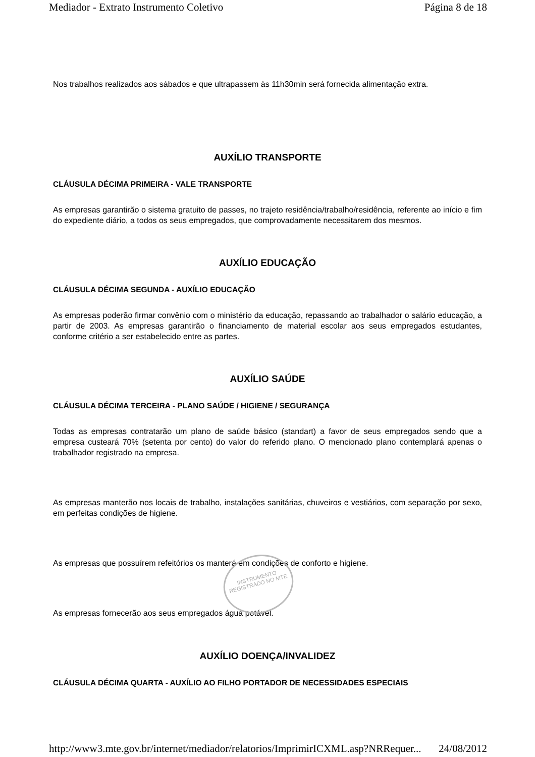Mediador - Extrato Instrumento Coletivo Página 8 de 18
Nos trabalhos realizados aos sábados e que ultrapassem às 11h30min será fornecida alimentação extra.
AUXÍLIO TRANSPORTE
CLÁUSULA DÉCIMA PRIMEIRA - VALE TRANSPORTE
As empresas garantirão o sistema gratuito de passes, no trajeto residência/trabalho/residência, referente ao início e fim do expediente diário, a todos os seus empregados, que comprovadamente necessitarem dos mesmos.
AUXÍLIO EDUCAÇÃO
CLÁUSULA DÉCIMA SEGUNDA - AUXÍLIO EDUCAÇÃO
As empresas poderão firmar convênio com o ministério da educação, repassando ao trabalhador o salário educação, a partir de 2003. As empresas garantirão o financiamento de material escolar aos seus empregados estudantes, conforme critério a ser estabelecido entre as partes.
AUXÍLIO SAÚDE
CLÁUSULA DÉCIMA TERCEIRA - PLANO SAÚDE / HIGIENE / SEGURANÇA
Todas as empresas contratarão um plano de saúde básico (standart) a favor de seus empregados sendo que a empresa custeará 70% (setenta por cento) do valor do referido plano. O mencionado plano contemplará apenas o trabalhador registrado na empresa.
As empresas manterão nos locais de trabalho, instalações sanitárias, chuveiros e vestiários, com separação por sexo, em perfeitas condições de higiene.
As empresas que possuírem refeitórios os manterá em condições de conforto e higiene.
As empresas fornecerão aos seus empregados água potável.
AUXÍLIO DOENÇA/INVALIDEZ
CLÁUSULA DÉCIMA QUARTA - AUXÍLIO AO FILHO PORTADOR DE NECESSIDADES ESPECIAIS
INSTRUMENTO REGISTRADO NO MTE
http://www3.mte.gov.br/internet/mediador/relatorios/ImprimirICXML.asp?NRRequer... 24/08/2012